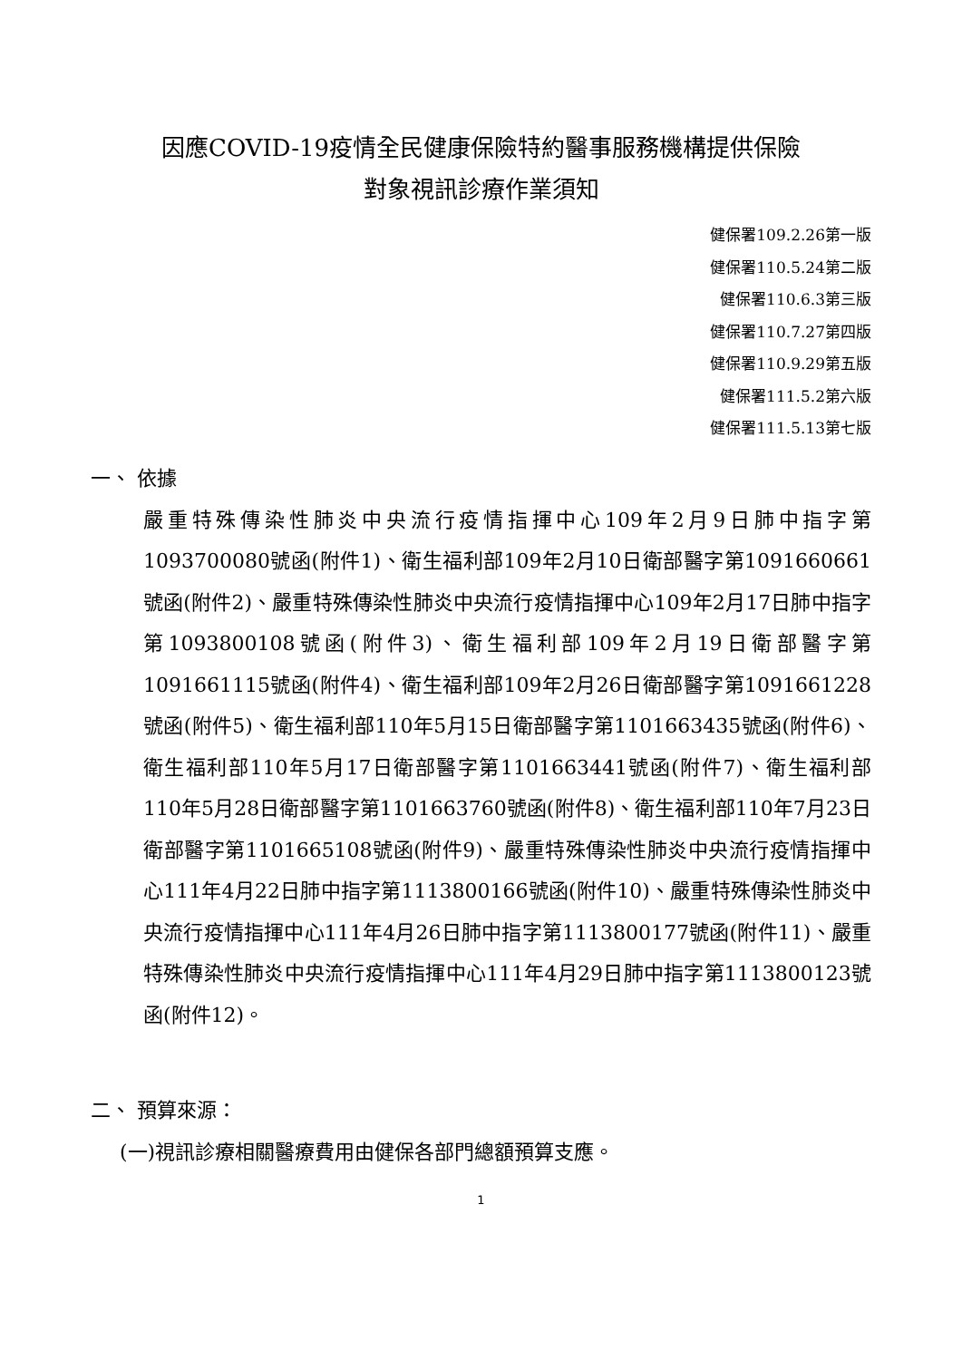因應COVID-19疫情全民健康保險特約醫事服務機構提供保險
對象視訊診療作業須知
健保署109.2.26第一版
健保署110.5.24第二版
健保署110.6.3第三版
健保署110.7.27第四版
健保署110.9.29第五版
健保署111.5.2第六版
健保署111.5.13第七版
一、 依據
嚴重特殊傳染性肺炎中央流行疫情指揮中心109年2月9日肺中指字第1093700080號函(附件1)、衛生福利部109年2月10日衛部醫字第1091660661號函(附件2)、嚴重特殊傳染性肺炎中央流行疫情指揮中心109年2月17日肺中指字第1093800108號函(附件3)、衛生福利部109年2月19日衛部醫字第1091661115號函(附件4)、衛生福利部109年2月26日衛部醫字第1091661228號函(附件5)、衛生福利部110年5月15日衛部醫字第1101663435號函(附件6)、衛生福利部110年5月17日衛部醫字第1101663441號函(附件7)、衛生福利部110年5月28日衛部醫字第1101663760號函(附件8)、衛生福利部110年7月23日衛部醫字第1101665108號函(附件9)、嚴重特殊傳染性肺炎中央流行疫情指揮中心111年4月22日肺中指字第1113800166號函(附件10)、嚴重特殊傳染性肺炎中央流行疫情指揮中心111年4月26日肺中指字第1113800177號函(附件11)、嚴重特殊傳染性肺炎中央流行疫情指揮中心111年4月29日肺中指字第1113800123號函(附件12)。
二、 預算來源：
(一)視訊診療相關醫療費用由健保各部門總額預算支應。
1